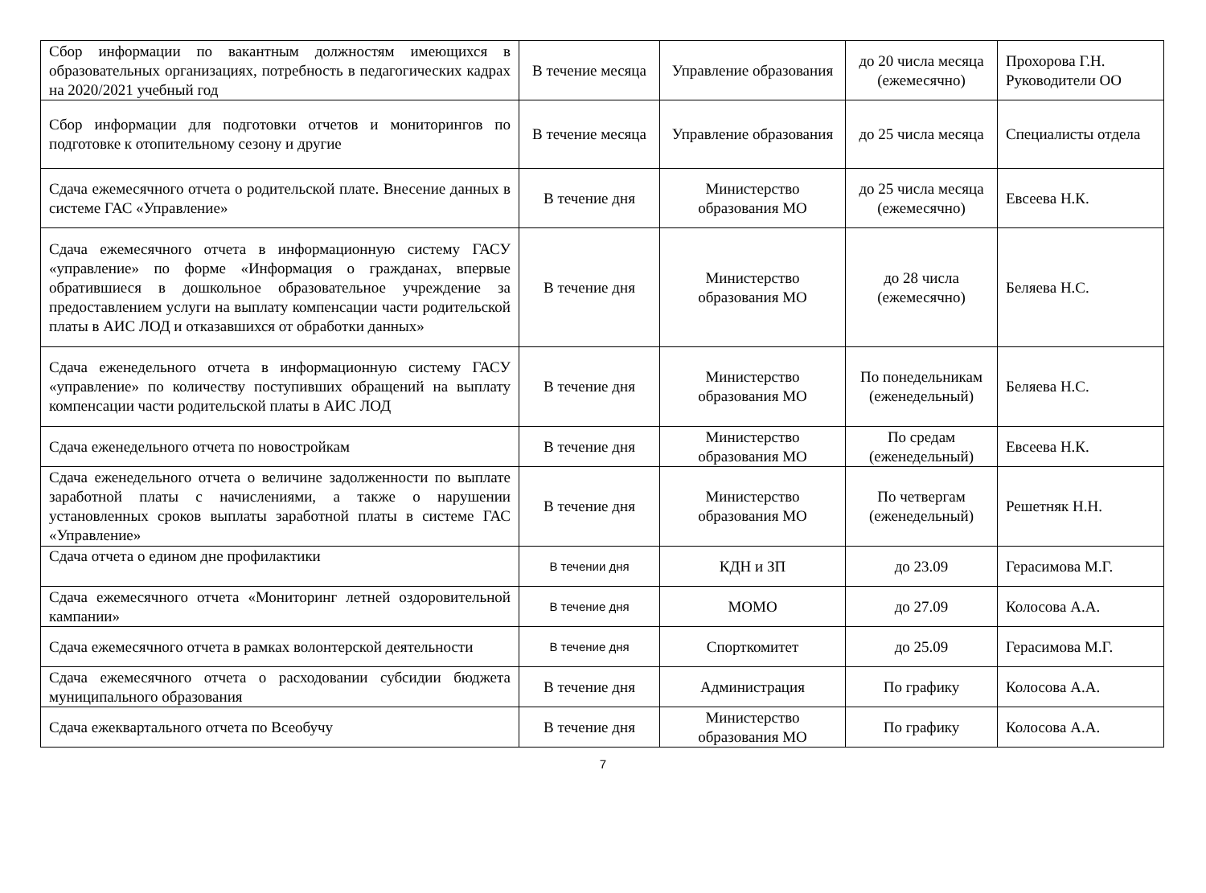| Сбор информации по вакантным должностям имеющихся в образовательных организациях, потребность в педагогических кадрах на 2020/2021 учебный год | В течение месяца | Управление образования | до 20 числа месяца (ежемесячно) | Прохорова Г.Н. Руководители ОО |
| Сбор информации для подготовки отчетов и мониторингов по подготовке к отопительному сезону и другие | В течение месяца | Управление образования | до 25 числа месяца | Специалисты отдела |
| Сдача ежемесячного отчета о родительской плате. Внесение данных в системе ГАС «Управление» | В течение дня | Министерство образования МО | до 25 числа месяца (ежемесячно) | Евсеева Н.К. |
| Сдача ежемесячного отчета в информационную систему ГАСУ «управление» по форме «Информация о гражданах, впервые обратившиеся в дошкольное образовательное учреждение за предоставлением услуги на выплату компенсации части родительской платы в АИС ЛОД и отказавшихся от обработки данных» | В течение дня | Министерство образования МО | до 28 числа (ежемесячно) | Беляева Н.С. |
| Сдача еженедельного отчета в информационную систему ГАСУ «управление» по количеству поступивших обращений на выплату компенсации части родительской платы в АИС ЛОД | В течение дня | Министерство образования МО | По понедельникам (еженедельный) | Беляева Н.С. |
| Сдача еженедельного отчета по новостройкам | В течение дня | Министерство образования МО | По средам (еженедельный) | Евсеева Н.К. |
| Сдача еженедельного отчета о величине задолженности по выплате заработной платы с начислениями, а также о нарушении установленных сроков выплаты заработной платы в системе ГАС «Управление» | В течение дня | Министерство образования МО | По четвергам (еженедельный) | Решетняк Н.Н. |
| Сдача отчета о едином дне профилактики | В течении дня | КДН и ЗП | до 23.09 | Герасимова М.Г. |
| Сдача ежемесячного отчета «Мониторинг летней оздоровительной кампании» | В течение дня | МОМО | до 27.09 | Колосова А.А. |
| Сдача ежемесячного отчета в рамках волонтерской деятельности | В течение дня | Спорткомитет | до 25.09 | Герасимова М.Г. |
| Сдача ежемесячного отчета о расходовании субсидии бюджета муниципального образования | В течение дня | Администрация | По графику | Колосова А.А. |
| Сдача ежеквартального отчета по Всеобучу | В течение дня | Министерство образования МО | По графику | Колосова А.А. |
7